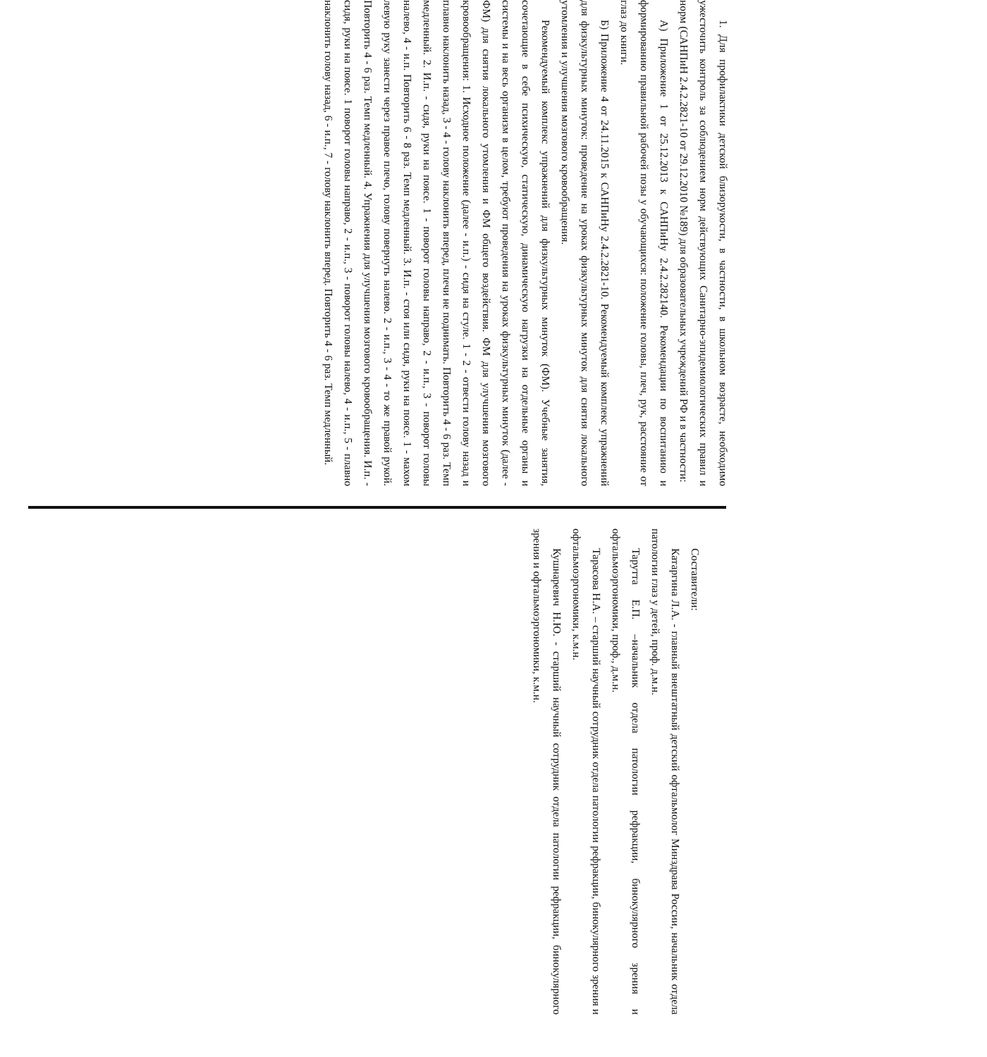1. Для профилактики детской близорукости, в частности, в школьном возрасте, необходимо ужесточить контроль за соблюдением норм действующих Санитарно-эпидемиологических правил и норм (САНПиН 2.4.2.2821-10 от 29.12.2010 №189) для образовательных учреждений РФ и в частности:
А) Приложение 1 от 25.12.2013 к САНПиНу 2.4.2.282140. Рекомендации по воспитанию и формированию правильной рабочей позы у обучающихся: положение головы, плеч, рук, расстояние от глаз до книги.
Б) Приложение 4 от 24.11.2015 к САНПиНу 2.4.2.2821-10. Рекомендуемый комплекс упражнений для физкультурных минуток: проведение на уроках физкультурных минуток для снятия локального утомления и улучшения мозгового кровообращения.
Рекомендуемый комплекс упражнений для физкультурных минуток (ФМ). Учебные занятия, сочетающие в себе психическую, статическую, динамическую нагрузки на отдельные органы и системы и на весь организм в целом, требуют проведения на уроках физкультурных минуток (далее - ФМ) для снятия локального утомления и ФМ общего воздействия. ФМ для улучшения мозгового кровообращения: 1. Исходное положение (далее - и.п.) - сидя на стуле. 1 - 2 - отвести голову назад и плавно наклонить назад, 3 - 4 - голову наклонить вперед, плечи не поднимать. Повторить 4 - 6 раз. Темп медленный. 2. И.п. - сидя, руки на поясе. 1 - поворот головы направо, 2 - и.п., 3 - поворот головы налево, 4 - и.п. Повторить 6 - 8 раз. Темп медленный. 3. И.п. - стоя или сидя, руки на поясе. 1 - махом левую руку занести через правое плечо, голову повернуть налево. 2 - и.п., 3 - 4 - то же правой рукой. Повторить 4 - 6 раз. Темп медленный. 4. Упражнения для улучшения мозгового кровообращения. И.п. - сидя, руки на поясе. 1 поворот головы направо, 2 - и.п., 3 - поворот головы налево, 4 - и.п., 5 - плавно наклонить голову назад, 6 - и.п., 7 - голову наклонить вперед. Повторить 4 - 6 раз. Темп медленный.
Составители:
Катаргина Л.А. - главный внештатный детский офтальмолог Минздрава России, начальник отдела патологии глаз у детей, проф. д.м.н.
Тарутта Е.П. –начальник отдела патологии рефракции, бинокулярного зрения и офтальмоэргономики, проф., д.м.н.
Тарасова Н.А. – старший научный сотрудник отдела патологии рефракции, бинокулярного зрения и офтальмоэргономики, к.м.н.
Кушнаревич Н.Ю. - старший научный сотрудник отдела патологии рефракции, бинокулярного зрения и офтальмоэргономики, к.м.н.